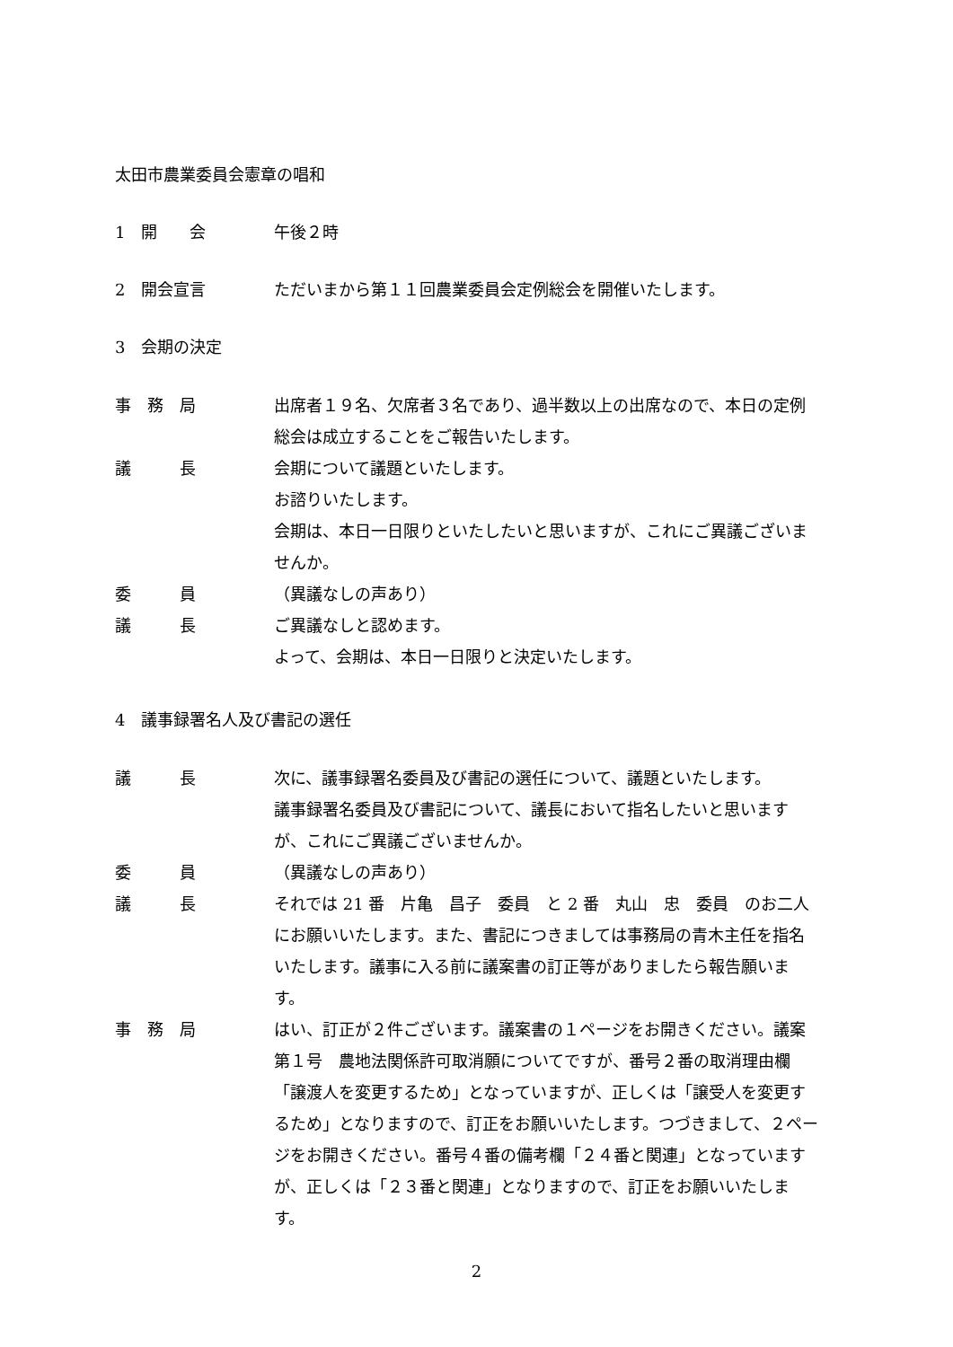太田市農業委員会憲章の唱和
1　開　　会 午後２時
2　開会宣言 ただいまから第１１回農業委員会定例総会を開催いたします。
3　会期の決定
事　務　局 出席者１９名、欠席者３名であり、過半数以上の出席なので、本日の定例総会は成立することをご報告いたします。
議　　　長 会期について議題といたします。
お諮りいたします。
会期は、本日一日限りといたしたいと思いますが、これにご異議ございませんか。
委　　　員 （異議なしの声あり）
議　　　長 ご異議なしと認めます。
よって、会期は、本日一日限りと決定いたします。
4　議事録署名人及び書記の選任
議　　　長 次に、議事録署名委員及び書記の選任について、議題といたします。
議事録署名委員及び書記について、議長において指名したいと思いますが、これにご異議ございませんか。
委　　　員 （異議なしの声あり）
議　　　長 それでは 21 番　片亀　昌子　委員　と 2 番　丸山　忠　委員　のお二人にお願いいたします。また、書記につきましては事務局の青木主任を指名いたします。議事に入る前に議案書の訂正等がありましたら報告願います。
事　務　局 はい、訂正が２件ございます。議案書の１ページをお開きください。議案第１号　農地法関係許可取消願についてですが、番号２番の取消理由欄「譲渡人を変更するため」となっていますが、正しくは「譲受人を変更するため」となりますので、訂正をお願いいたします。つづきまして、２ページをお開きください。番号４番の備考欄「２４番と関連」となっていますが、正しくは「２３番と関連」となりますので、訂正をお願いいたします。
2